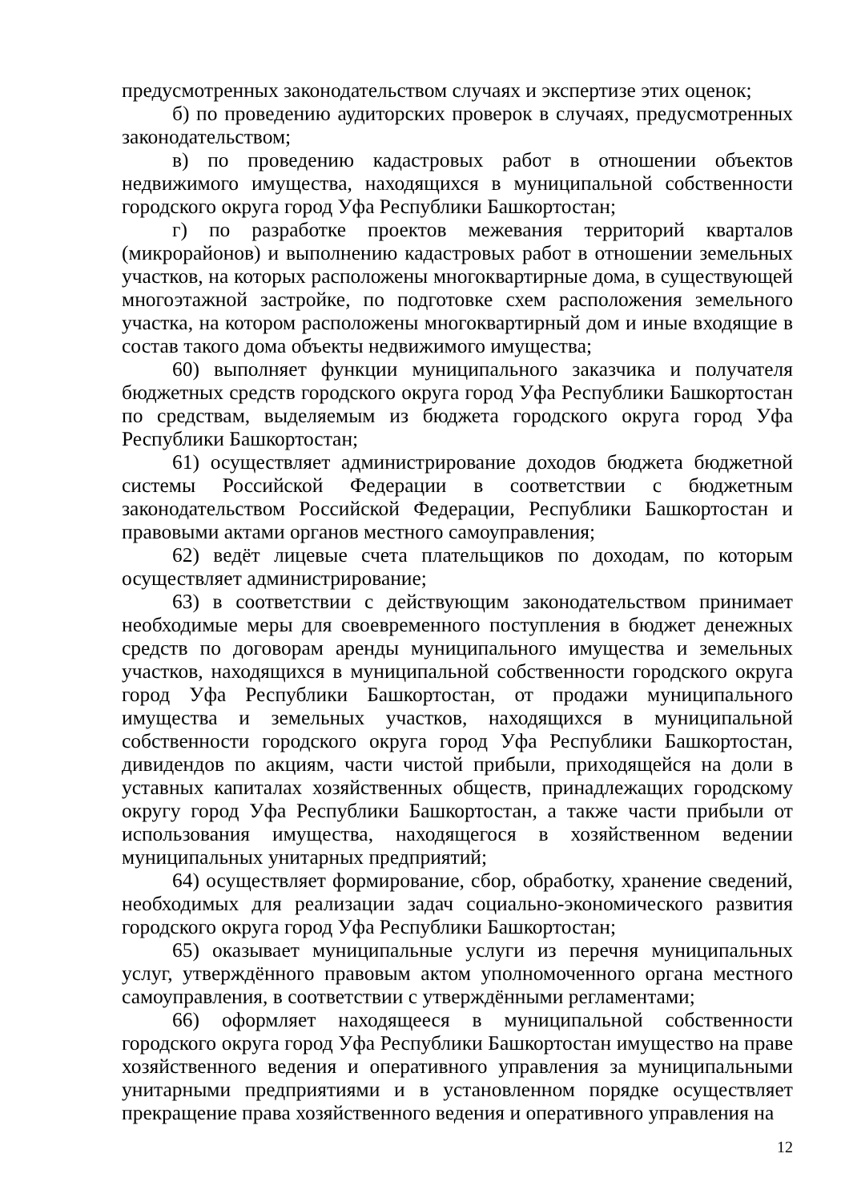предусмотренных законодательством случаях и экспертизе этих оценок;
б) по проведению аудиторских проверок в случаях, предусмотренных законодательством;
в) по проведению кадастровых работ в отношении объектов недвижимого имущества, находящихся в муниципальной собственности городского округа город Уфа Республики Башкортостан;
г) по разработке проектов межевания территорий кварталов (микрорайонов) и выполнению кадастровых работ в отношении земельных участков, на которых расположены многоквартирные дома, в существующей многоэтажной застройке, по подготовке схем расположения земельного участка, на котором расположены многоквартирный дом и иные входящие в состав такого дома объекты недвижимого имущества;
60) выполняет функции муниципального заказчика и получателя бюджетных средств городского округа город Уфа Республики Башкортостан по средствам, выделяемым из бюджета городского округа город Уфа Республики Башкортостан;
61) осуществляет администрирование доходов бюджета бюджетной системы Российской Федерации в соответствии с бюджетным законодательством Российской Федерации, Республики Башкортостан и правовыми актами органов местного самоуправления;
62) ведёт лицевые счета плательщиков по доходам, по которым осуществляет администрирование;
63) в соответствии с действующим законодательством принимает необходимые меры для своевременного поступления в бюджет денежных средств по договорам аренды муниципального имущества и земельных участков, находящихся в муниципальной собственности городского округа город Уфа Республики Башкортостан, от продажи муниципального имущества и земельных участков, находящихся в муниципальной собственности городского округа город Уфа Республики Башкортостан, дивидендов по акциям, части чистой прибыли, приходящейся на доли в уставных капиталах хозяйственных обществ, принадлежащих городскому округу город Уфа Республики Башкортостан, а также части прибыли от использования имущества, находящегося в хозяйственном ведении муниципальных унитарных предприятий;
64) осуществляет формирование, сбор, обработку, хранение сведений, необходимых для реализации задач социально-экономического развития городского округа город Уфа Республики Башкортостан;
65) оказывает муниципальные услуги из перечня муниципальных услуг, утверждённого правовым актом уполномоченного органа местного самоуправления, в соответствии с утверждёнными регламентами;
66) оформляет находящееся в муниципальной собственности городского округа город Уфа Республики Башкортостан имущество на праве хозяйственного ведения и оперативного управления за муниципальными унитарными предприятиями и в установленном порядке осуществляет прекращение права хозяйственного ведения и оперативного управления на
12